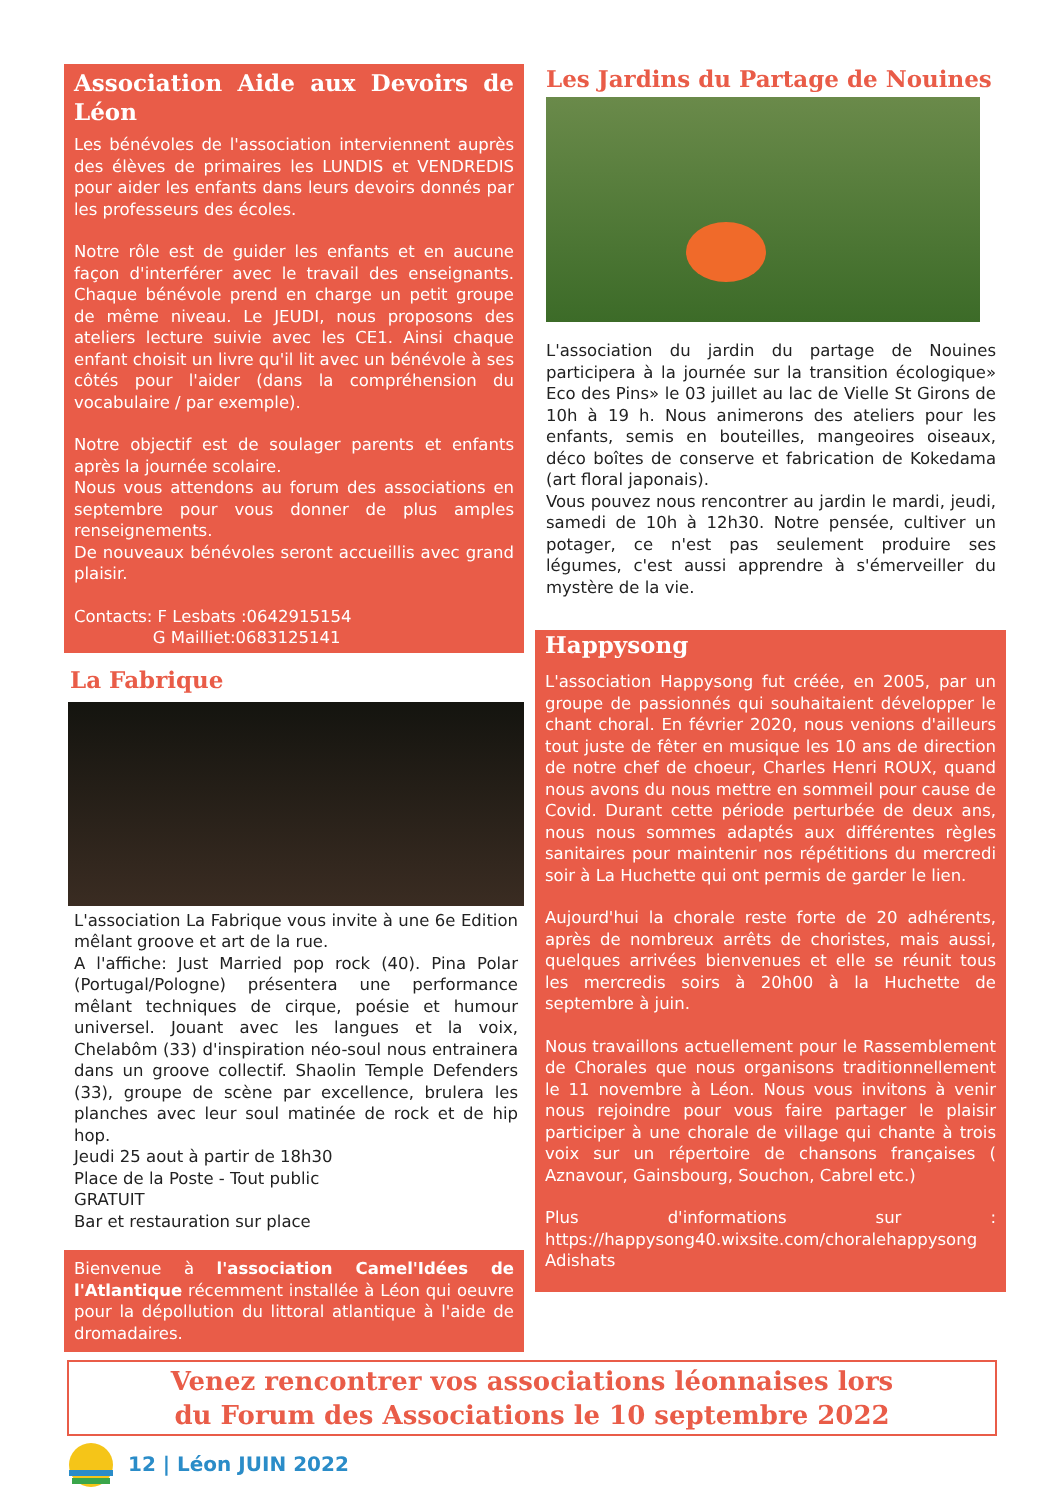Association Aide aux Devoirs de Léon
Les bénévoles de l'association interviennent auprès des élèves de primaires les LUNDIS et VENDREDIS pour aider les enfants dans leurs devoirs donnés par les professeurs des écoles.
Notre rôle est de guider les enfants et en aucune façon d'interférer avec le travail des enseignants. Chaque bénévole prend en charge un petit groupe de même niveau. Le JEUDI, nous proposons des ateliers lecture suivie avec les CE1. Ainsi chaque enfant choisit un livre qu'il lit avec un bénévole à ses côtés pour l'aider (dans la compréhension du vocabulaire / par exemple).
Notre objectif est de soulager parents et enfants après la journée scolaire.
Nous vous attendons au forum des associations en septembre pour vous donner de plus amples renseignements.
De nouveaux bénévoles seront accueillis avec grand plaisir.
Contacts: F Lesbats :0642915154
G Mailliet:0683125141
La Fabrique
L'association La Fabrique vous invite à une 6e Edition mêlant groove et art de la rue.
A l'affiche: Just Married pop rock (40). Pina Polar (Portugal/Pologne) présentera une performance mêlant techniques de cirque, poésie et humour universel. Jouant avec les langues et la voix, Chelabôm (33) d'inspiration néo-soul nous entrainera dans un groove collectif. Shaolin Temple Defenders (33), groupe de scène par excellence, brulera les planches avec leur soul matinée de rock et de hip hop.
Jeudi 25 aout à partir de 18h30
Place de la Poste - Tout public
GRATUIT
Bar et restauration sur place
Bienvenue à l'association Camel'Idées de l'Atlantique récemment installée à Léon qui oeuvre pour la dépollution du littoral atlantique à l'aide de dromadaires.
Les Jardins du Partage de Nouines
L'association du jardin du partage de Nouines participera à la journée sur la transition écologique» Eco des Pins» le 03 juillet au lac de Vielle St Girons de 10h à 19 h. Nous animerons des ateliers pour les enfants, semis en bouteilles, mangeoires oiseaux, déco boîtes de conserve et fabrication de Kokedama (art floral japonais).
Vous pouvez nous rencontrer au jardin le mardi, jeudi, samedi de 10h à 12h30. Notre pensée, cultiver un potager, ce n'est pas seulement produire ses légumes, c'est aussi apprendre à s'émerveiller du mystère de la vie.
Happysong
L'association Happysong fut créée, en 2005, par un groupe de passionnés qui souhaitaient développer le chant choral. En février 2020, nous venions d'ailleurs tout juste de fêter en musique les 10 ans de direction de notre chef de choeur, Charles Henri ROUX, quand nous avons du nous mettre en sommeil pour cause de Covid. Durant cette période perturbée de deux ans, nous nous sommes adaptés aux différentes règles sanitaires pour maintenir nos répétitions du mercredi soir à La Huchette qui ont permis de garder le lien.
Aujourd'hui la chorale reste forte de 20 adhérents, après de nombreux arrêts de choristes, mais aussi, quelques arrivées bienvenues et elle se réunit tous les mercredis soirs à 20h00 à la Huchette de septembre à juin.
Nous travaillons actuellement pour le Rassemblement de Chorales que nous organisons traditionnellement le 11 novembre à Léon. Nous vous invitons à venir nous rejoindre pour vous faire partager le plaisir participer à une chorale de village qui chante à trois voix sur un répertoire de chansons françaises ( Aznavour, Gainsbourg, Souchon, Cabrel etc.)
Plus d'informations sur : https://happysong40.wixsite.com/choralehappysong
Adishats
Venez rencontrer vos associations léonnaises lors
du Forum des Associations le 10 septembre 2022
12 | Léon JUIN 2022